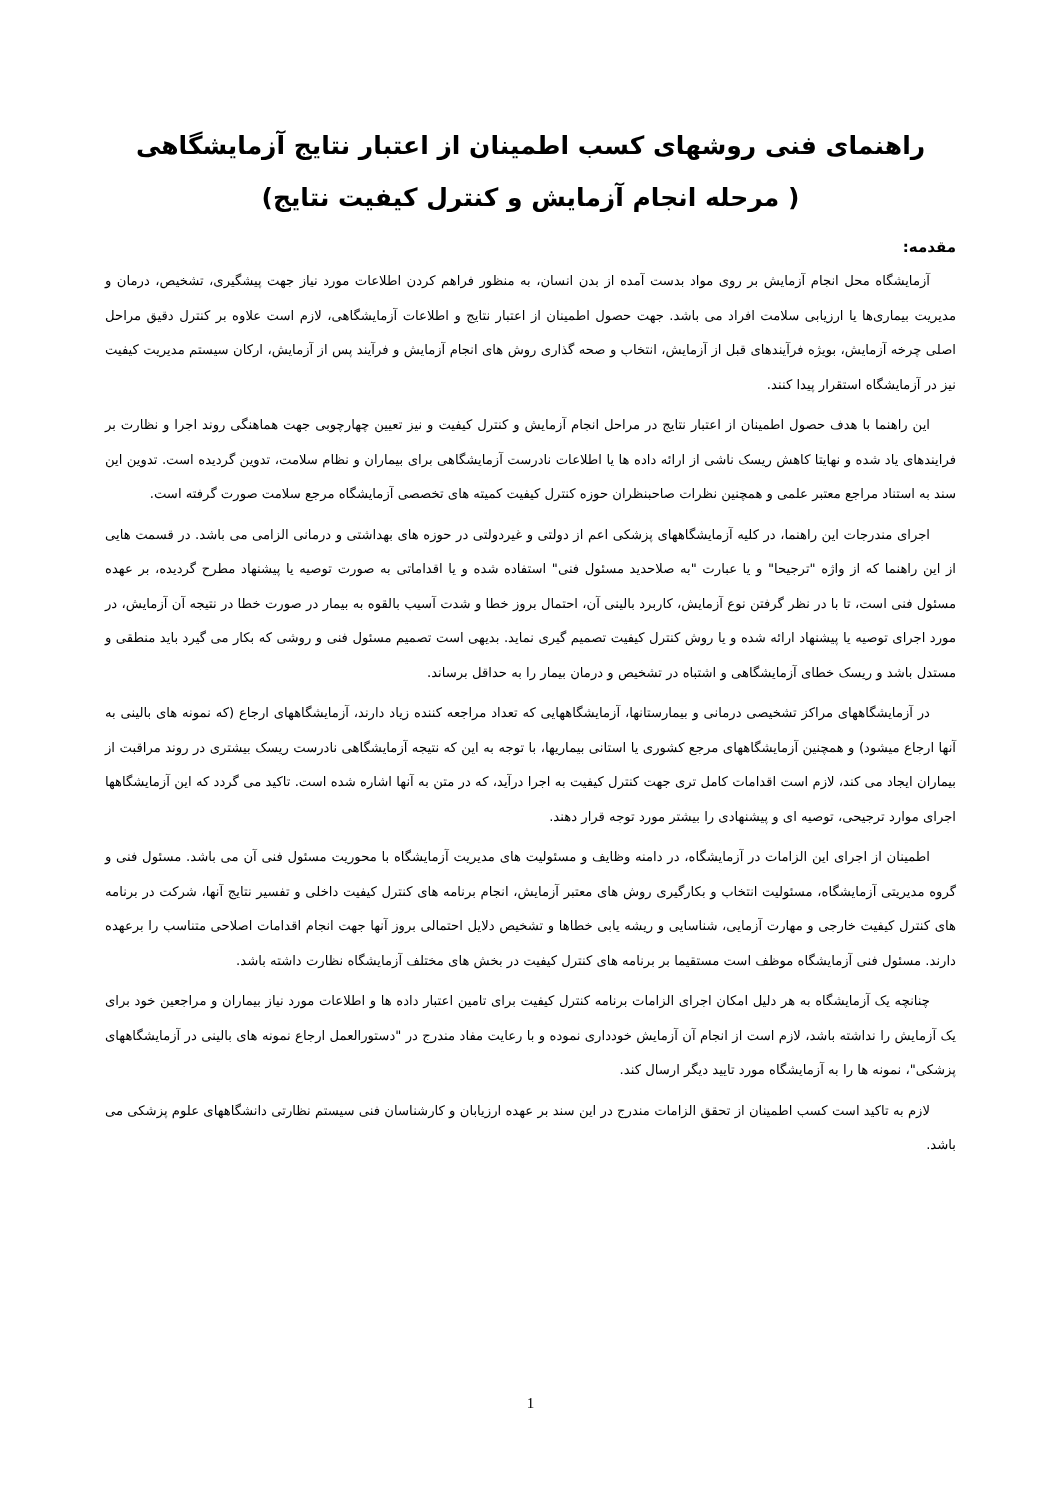راهنمای فنی روشهای کسب اطمینان از اعتبار نتایج آزمایشگاهی
( مرحله انجام آزمایش و کنترل کیفیت نتایج)
مقدمه:
آزمایشگاه محل انجام آزمایش بر روی مواد بدست آمده از بدن انسان، به منظور فراهم کردن اطلاعات مورد نیاز جهت پیشگیری، تشخیص، درمان و مدیریت بیماری‌ها یا ارزیابی سلامت افراد می باشد. جهت حصول اطمینان از اعتبار نتایج و اطلاعات آزمایشگاهی، لازم است علاوه بر کنترل دقیق مراحل اصلی چرخه آزمایش، بویژه فرآیندهای قبل از آزمایش، انتخاب و صحه گذاری روش های انجام آزمایش و فرآیند پس از آزمایش، ارکان سیستم مدیریت کیفیت نیز در آزمایشگاه استقرار پیدا کنند.
این راهنما با هدف حصول اطمینان از اعتبار نتایج در مراحل انجام آزمایش و کنترل کیفیت و نیز تعیین چهارچوبی جهت هماهنگی روند اجرا و نظارت بر فرایندهای یاد شده و نهایتا کاهش ریسک ناشی از ارائه داده ها یا اطلاعات نادرست آزمایشگاهی برای بیماران و نظام سلامت، تدوین گردیده است. تدوین این سند به استناد مراجع معتبر علمی و همچنین نظرات صاحبنظران حوزه کنترل کیفیت کمیته های تخصصی آزمایشگاه مرجع سلامت صورت گرفته است.
اجرای مندرجات این راهنما، در کلیه آزمایشگاههای پزشکی اعم از دولتی و غیردولتی در حوزه های بهداشتی و درمانی الزامی می باشد. در قسمت هایی از این راهنما که از واژه "ترجیحا" و یا عبارت "به صلاحدید مسئول فنی" استفاده شده و یا اقداماتی به صورت توصیه یا پیشنهاد مطرح گردیده، بر عهده مسئول فنی است، تا با در نظر گرفتن نوع آزمایش، کاربرد بالینی آن، احتمال بروز خطا و شدت آسیب بالقوه به بیمار در صورت خطا در نتیجه آن آزمایش، در مورد اجرای توصیه یا پیشنهاد ارائه شده و یا روش کنترل کیفیت تصمیم گیری نماید. بدیهی است تصمیم مسئول فنی و روشی که بکار می گیرد باید منطقی و مستدل باشد و ریسک خطای آزمایشگاهی و اشتباه در تشخیص و درمان بیمار را به حداقل برساند.
در آزمایشگاههای مراکز تشخیصی درمانی و بیمارستانها، آزمایشگاههایی که تعداد مراجعه کننده زیاد دارند، آزمایشگاههای ارجاع (که نمونه های بالینی به آنها ارجاع میشود) و همچنین آزمایشگاههای مرجع کشوری یا استانی بیماریها، با توجه به این که نتیجه آزمایشگاهی نادرست ریسک بیشتری در روند مراقبت از بیماران ایجاد می کند، لازم است اقدامات کامل تری جهت کنترل کیفیت به اجرا درآید، که در متن به آنها اشاره شده است. تاکید می گردد که این آزمایشگاهها اجرای موارد ترجیحی، توصیه ای و پیشنهادی را بیشتر مورد توجه قرار دهند.
اطمینان از اجرای این الزامات در آزمایشگاه، در دامنه وظایف و مسئولیت های مدیریت آزمایشگاه با محوریت مسئول فنی آن می باشد. مسئول فنی و گروه مدیریتی آزمایشگاه، مسئولیت انتخاب و بکارگیری روش های معتبر آزمایش، انجام برنامه های کنترل کیفیت داخلی و تفسیر نتایج آنها، شرکت در برنامه های کنترل کیفیت خارجی و مهارت آزمایی، شناسایی و ریشه یابی خطاها و تشخیص دلایل احتمالی بروز آنها جهت انجام اقدامات اصلاحی متناسب را برعهده دارند. مسئول فنی آزمایشگاه موظف است مستقیما بر برنامه های کنترل کیفیت در بخش های مختلف آزمایشگاه نظارت داشته باشد.
چنانچه یک آزمایشگاه به هر دلیل امکان اجرای الزامات برنامه کنترل کیفیت برای تامین اعتبار داده ها و اطلاعات مورد نیاز بیماران و مراجعین خود برای یک آزمایش را نداشته باشد، لازم است از انجام آن آزمایش خودداری نموده و با رعایت مفاد مندرج در "دستورالعمل ارجاع نمونه های بالینی در آزمایشگاههای پزشکی"، نمونه ها را به آزمایشگاه مورد تایید دیگر ارسال کند.
لازم به تاکید است کسب اطمینان از تحقق الزامات مندرج در این سند بر عهده ارزیابان و کارشناسان فنی سیستم نظارتی دانشگاههای علوم پزشکی می باشد.
1